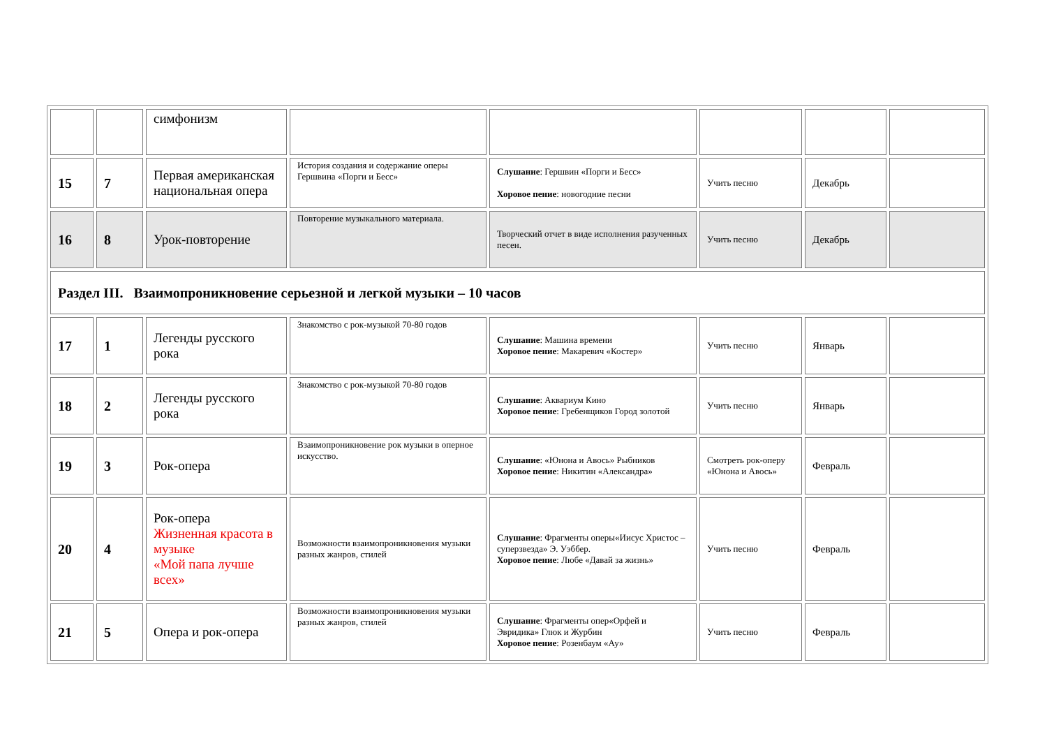| | | симфонизм | | | | | |
| 15 | 7 | Первая американская национальная опера | История создания и содержание оперы Гершвина «Порги и Бесс» | Слушание : Гершвин «Порги и Бесс» Хоровое пение : новогодние песни | Учить песню | Декабрь | |
| 16 | 8 | Урок-повторение | Повторение музыкального материала. | Творческий отчет в виде исполнения разученных песен. | Учить песню | Декабрь | |
| Раздел III. Взаимопроникновение серьезной и легкой музыки – 10 часов | | | | | | | |
| 17 | 1 | Легенды русского рока | Знакомство с рок-музыкой 70-80 годов | Слушание : Машина времени Хоровое пение : Макаревич «Костер» | Учить песню | Январь | |
| 18 | 2 | Легенды русского рока | Знакомство с рок-музыкой 70-80 годов | Слушание : Аквариум Кино Хоровое пение : Гребенщиков Город золотой | Учить песню | Январь | |
| 19 | 3 | Рок-опера | Взаимопроникновение рок музыки в оперное искусство. | Слушание : «Юнона и Авось» Рыбников Хоровое пение : Никитин «Александра» | Смотреть рок-оперу «Юнона и Авось» | Февраль | |
| 20 | 4 | Рок-опера Жизненная красота в музыке «Мой папа лучше всех» | Возможности взаимопроникновения музыки разных жанров, стилей | Слушание : Фрагменты оперы«Иисус Христос – суперзвезда» Э. Уэббер. Хоровое пение : Любе «Давай за жизнь» | Учить песню | Февраль | |
| 21 | 5 | Опера и рок-опера | Возможности взаимопроникновения музыки разных жанров, стилей | Слушание : Фрагменты опер«Орфей и Эвридика» Глюк и Журбин Хоровое пение : Розенбаум «Ау» | Учить песню | Февраль | |